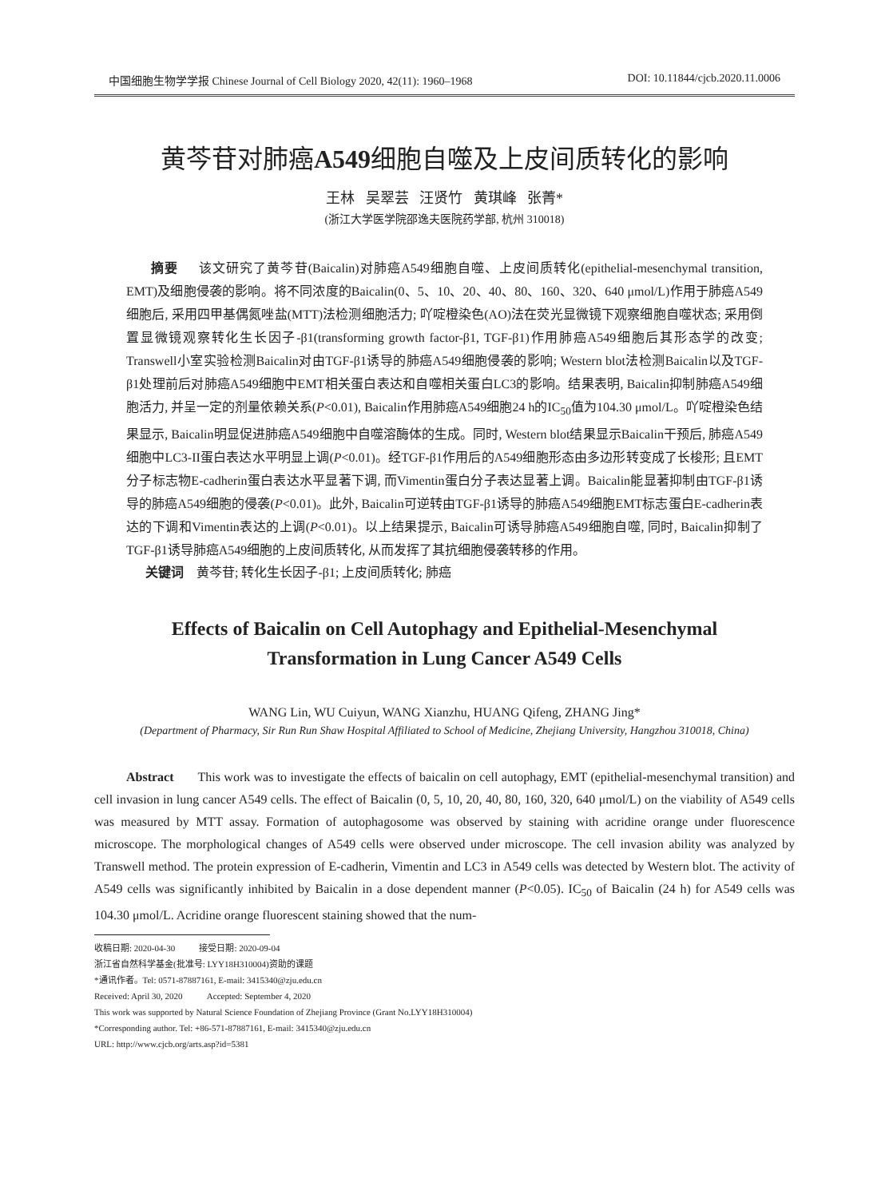中国细胞生物学学报 Chinese Journal of Cell Biology 2020, 42(11): 1960–1968 DOI: 10.11844/cjcb.2020.11.0006
黄芩苷对肺癌A549细胞自噬及上皮间质转化的影响
王林 吴翠芸 汪贤竹 黄琪峰 张菁*
(浙江大学医学院邵逸夫医院药学部, 杭州 310018)
摘要 该文研究了黄芩苷(Baicalin)对肺癌A549细胞自噬、上皮间质转化(epithelial-mesenchymal transition, EMT)及细胞侵袭的影响。将不同浓度的Baicalin(0、5、10、20、40、80、160、320、640 μmol/L)作用于肺癌A549细胞后, 采用四甲基偶氮唑盐(MTT)法检测细胞活力; 吖啶橙染色(AO)法在荧光显微镜下观察细胞自噬状态; 采用倒置显微镜观察转化生长因子-β1(transforming growth factor-β1, TGF-β1)作用肺癌A549细胞后其形态学的改变; Transwell小室实验检测Baicalin对由TGF-β1诱导的肺癌A549细胞侵袭的影响; Western blot法检测Baicalin以及TGF-β1处理前后对肺癌A549细胞中EMT相关蛋白表达和自噬相关蛋白LC3的影响。结果表明, Baicalin抑制肺癌A549细胞活力, 并呈一定的剂量依赖关系(P<0.01), Baicalin作用肺癌A549细胞24 h的IC<sub>50</sub>值为104.30 μmol/L。吖啶橙染色结果显示, Baicalin明显促进肺癌A549细胞中自噬溶酶体的生成。同时, Western blot结果显示Baicalin干预后, 肺癌A549细胞中LC3-II蛋白表达水平明显上调(P<0.01)。经TGF-β1作用后的A549细胞形态由多边形转变成了长梭形; 且EMT分子标志物E-cadherin蛋白表达水平显著下调, 而Vimentin蛋白分子表达显著上调。Baicalin能显著抑制由TGF-β1诱导的肺癌A549细胞的侵袭(P<0.01)。此外, Baicalin可逆转由TGF-β1诱导的肺癌A549细胞EMT标志蛋白E-cadherin表达的下调和Vimentin表达的上调(P<0.01)。以上结果提示, Baicalin可诱导肺癌A549细胞自噬, 同时, Baicalin抑制了TGF-β1诱导肺癌A549细胞的上皮间质转化, 从而发挥了其抗细胞侵袭转移的作用。
关键词 黄芩苷; 转化生长因子-β1; 上皮间质转化; 肺癌
Effects of Baicalin on Cell Autophagy and Epithelial-Mesenchymal
Transformation in Lung Cancer A549 Cells
WANG Lin, WU Cuiyun, WANG Xianzhu, HUANG Qifeng, ZHANG Jing*
(Department of Pharmacy, Sir Run Run Shaw Hospital Affiliated to School of Medicine, Zhejiang University, Hangzhou 310018, China)
Abstract This work was to investigate the effects of baicalin on cell autophagy, EMT (epithelial-mesenchymal transition) and cell invasion in lung cancer A549 cells. The effect of Baicalin (0, 5, 10, 20, 40, 80, 160, 320, 640 μmol/L) on the viability of A549 cells was measured by MTT assay. Formation of autophagosome was observed by staining with acridine orange under fluorescence microscope. The morphological changes of A549 cells were observed under microscope. The cell invasion ability was analyzed by Transwell method. The protein expression of E-cadherin, Vimentin and LC3 in A549 cells was detected by Western blot. The activity of A549 cells was significantly inhibited by Baicalin in a dose dependent manner (P<0.05). IC<sub>50</sub> of Baicalin (24 h) for A549 cells was 104.30 μmol/L. Acridine orange fluorescent staining showed that the num-
收稿日期: 2020-04-30 接受日期: 2020-09-04
浙江省自然科学基金(批准号: LYY18H310004)资助的课题
*通讯作者。Tel: 0571-87887161, E-mail: 3415340@zju.edu.cn
Received: April 30, 2020 Accepted: September 4, 2020
This work was supported by Natural Science Foundation of Zhejiang Province (Grant No.LYY18H310004)
*Corresponding author. Tel: +86-571-87887161, E-mail: 3415340@zju.edu.cn
URL: http://www.cjcb.org/arts.asp?id=5381